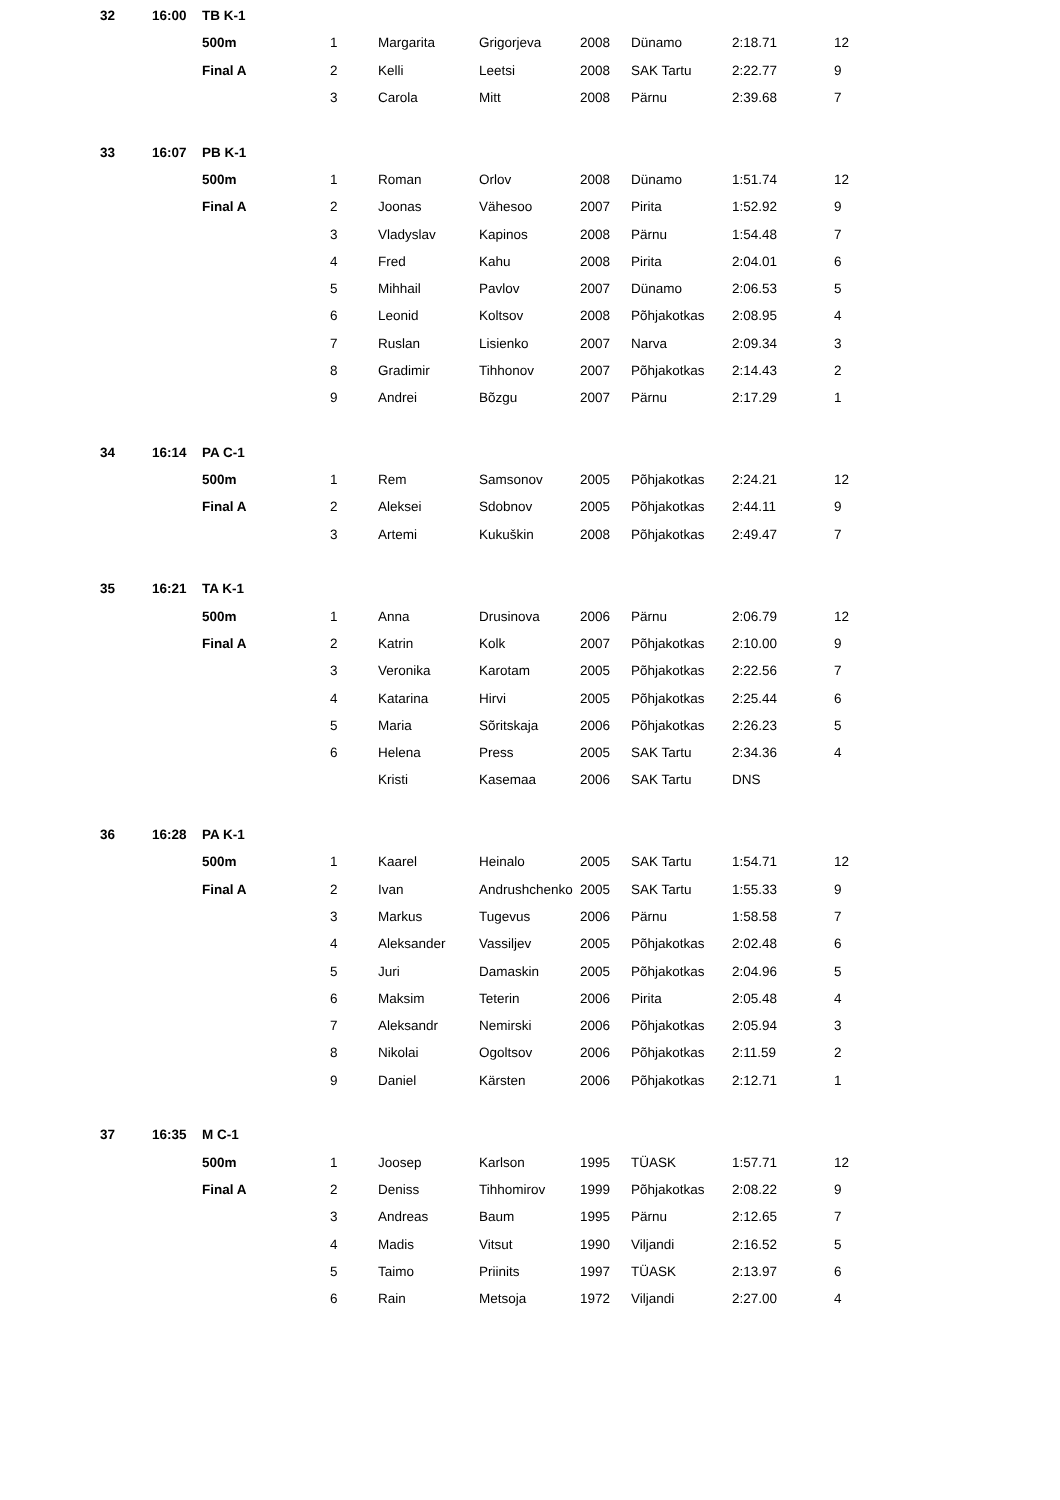| 32 | 16:00 | TB K-1 | | | | | | | |
| | | 500m | 1 | Margarita | Grigorjeva | 2008 | Dünamo | 2:18.71 | 12 |
| | | Final A | 2 | Kelli | Leetsi | 2008 | SAK Tartu | 2:22.77 | 9 |
| | | | 3 | Carola | Mitt | 2008 | Pärnu | 2:39.68 | 7 |
| 33 | 16:07 | PB K-1 | | | | | | | |
| | | 500m | 1 | Roman | Orlov | 2008 | Dünamo | 1:51.74 | 12 |
| | | Final A | 2 | Joonas | Vähesoo | 2007 | Pirita | 1:52.92 | 9 |
| | | | 3 | Vladyslav | Kapinos | 2008 | Pärnu | 1:54.48 | 7 |
| | | | 4 | Fred | Kahu | 2008 | Pirita | 2:04.01 | 6 |
| | | | 5 | Mihhail | Pavlov | 2007 | Dünamo | 2:06.53 | 5 |
| | | | 6 | Leonid | Koltsov | 2008 | Põhjakotkas | 2:08.95 | 4 |
| | | | 7 | Ruslan | Lisienko | 2007 | Narva | 2:09.34 | 3 |
| | | | 8 | Gradimir | Tihhonov | 2007 | Põhjakotkas | 2:14.43 | 2 |
| | | | 9 | Andrei | Bõzgu | 2007 | Pärnu | 2:17.29 | 1 |
| 34 | 16:14 | PA C-1 | | | | | | | |
| | | 500m | 1 | Rem | Samsonov | 2005 | Põhjakotkas | 2:24.21 | 12 |
| | | Final A | 2 | Aleksei | Sdobnov | 2005 | Põhjakotkas | 2:44.11 | 9 |
| | | | 3 | Artemi | Kukuškin | 2008 | Põhjakotkas | 2:49.47 | 7 |
| 35 | 16:21 | TA K-1 | | | | | | | |
| | | 500m | 1 | Anna | Drusinova | 2006 | Pärnu | 2:06.79 | 12 |
| | | Final A | 2 | Katrin | Kolk | 2007 | Põhjakotkas | 2:10.00 | 9 |
| | | | 3 | Veronika | Karotam | 2005 | Põhjakotkas | 2:22.56 | 7 |
| | | | 4 | Katarina | Hirvi | 2005 | Põhjakotkas | 2:25.44 | 6 |
| | | | 5 | Maria | Sõritskaja | 2006 | Põhjakotkas | 2:26.23 | 5 |
| | | | 6 | Helena | Press | 2005 | SAK Tartu | 2:34.36 | 4 |
| | | | | Kristi | Kasemaa | 2006 | SAK Tartu | DNS | |
| 36 | 16:28 | PA K-1 | | | | | | | |
| | | 500m | 1 | Kaarel | Heinalo | 2005 | SAK Tartu | 1:54.71 | 12 |
| | | Final A | 2 | Ivan | Andrushchenko | 2005 | SAK Tartu | 1:55.33 | 9 |
| | | | 3 | Markus | Tugevus | 2006 | Pärnu | 1:58.58 | 7 |
| | | | 4 | Aleksander | Vassiljev | 2005 | Põhjakotkas | 2:02.48 | 6 |
| | | | 5 | Juri | Damaskin | 2005 | Põhjakotkas | 2:04.96 | 5 |
| | | | 6 | Maksim | Teterin | 2006 | Pirita | 2:05.48 | 4 |
| | | | 7 | Aleksandr | Nemirski | 2006 | Põhjakotkas | 2:05.94 | 3 |
| | | | 8 | Nikolai | Ogoltsov | 2006 | Põhjakotkas | 2:11.59 | 2 |
| | | | 9 | Daniel | Kärsten | 2006 | Põhjakotkas | 2:12.71 | 1 |
| 37 | 16:35 | M C-1 | | | | | | | |
| | | 500m | 1 | Joosep | Karlson | 1995 | TÜASK | 1:57.71 | 12 |
| | | Final A | 2 | Deniss | Tihhomirov | 1999 | Põhjakotkas | 2:08.22 | 9 |
| | | | 3 | Andreas | Baum | 1995 | Pärnu | 2:12.65 | 7 |
| | | | 4 | Madis | Vitsut | 1990 | Viljandi | 2:16.52 | 5 |
| | | | 5 | Taimo | Priinits | 1997 | TÜASK | 2:13.97 | 6 |
| | | | 6 | Rain | Metsoja | 1972 | Viljandi | 2:27.00 | 4 |